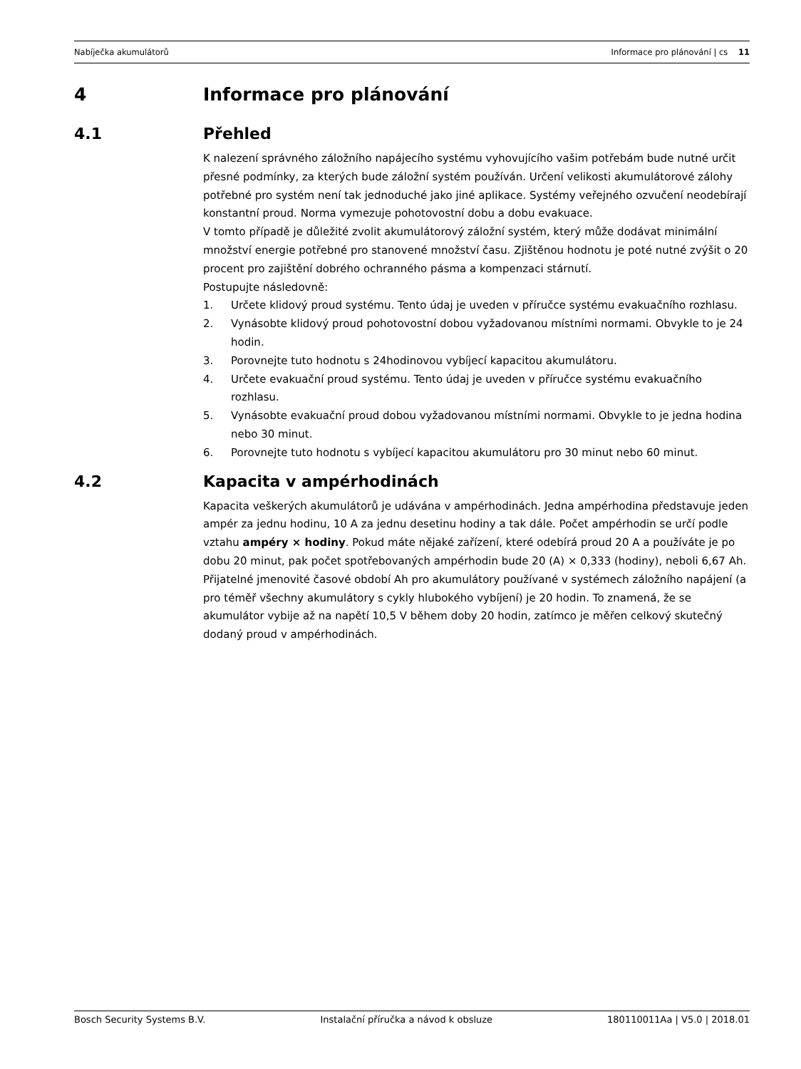Nabíječka akumulátorů Informace pro plánování | cs 11
4 Informace pro plánování
4.1 Přehled
K nalezení správného záložního napájecího systému vyhovujícího vašim potřebám bude nutné určit přesné podmínky, za kterých bude záložní systém používán. Určení velikosti akumulátorové zálohy potřebné pro systém není tak jednoduché jako jiné aplikace. Systémy veřejného ozvučení neodebírají konstantní proud. Norma vymezuje pohotovostní dobu a dobu evakuace.
V tomto případě je důležité zvolit akumulátorový záložní systém, který může dodávat minimální množství energie potřebné pro stanovené množství času. Zjištěnou hodnotu je poté nutné zvýšit o 20 procent pro zajištění dobrého ochranného pásma a kompenzaci stárnutí.
Postupujte následovně:
1. Určete klidový proud systému. Tento údaj je uveden v příručce systému evakuačního rozhlasu.
2. Vynásobte klidový proud pohotovostní dobou vyžadovanou místními normami. Obvykle to je 24 hodin.
3. Porovnejte tuto hodnotu s 24hodinovou vybíjecí kapacitou akumulátoru.
4. Určete evakuační proud systému. Tento údaj je uveden v příručce systému evakuačního rozhlasu.
5. Vynásobte evakuační proud dobou vyžadovanou místními normami. Obvykle to je jedna hodina nebo 30 minut.
6. Porovnejte tuto hodnotu s vybíjecí kapacitou akumulátoru pro 30 minut nebo 60 minut.
4.2 Kapacita v ampérhodinách
Kapacita veškerých akumulátorů je udávána v ampérhodinách. Jedna ampérhodina představuje jeden ampér za jednu hodinu, 10 A za jednu desetinu hodiny a tak dále. Počet ampérhodin se určí podle vztahu ampéry × hodiny. Pokud máte nějaké zařízení, které odebírá proud 20 A a používáte je po dobu 20 minut, pak počet spotřebovaných ampérhodin bude 20 (A) × 0,333 (hodiny), neboli 6,67 Ah. Přijatelné jmenovité časové období Ah pro akumulátory používané v systémech záložního napájení (a pro téměř všechny akumulátory s cykly hlubokého vybíjení) je 20 hodin. To znamená, že se akumulátor vybije až na napětí 10,5 V během doby 20 hodin, zatímco je měřen celkový skutečný dodaný proud v ampérhodinách.
Bosch Security Systems B.V. Instalační příručka a návod k obsluze 180110011Aa | V5.0 | 2018.01